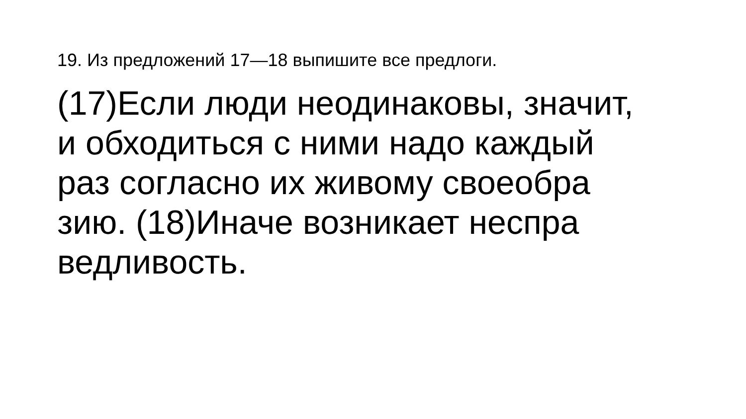19. Из предложений 17—18 выпишите все предлоги.
(17)Если люди неодинаковы, значит,
и обходиться с ними надо каждый
раз согласно их живому своеобра
зию. (18)Иначе возникает неспра
ведливость.